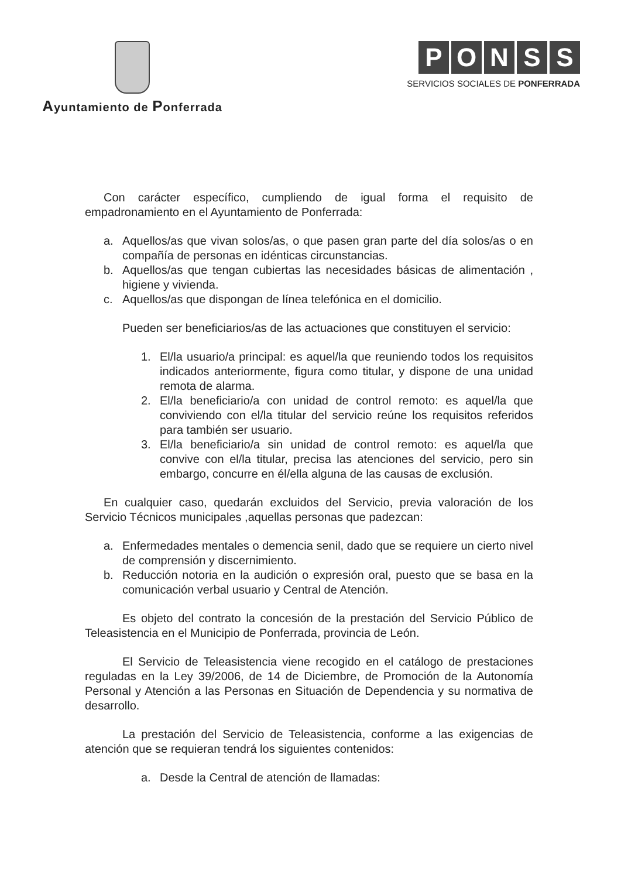Ayuntamiento de Ponferrada
PONSS
SERVICIOS SOCIALES DE PONFERRADA
Con carácter específico, cumpliendo de igual forma el requisito de empadronamiento en el Ayuntamiento de Ponferrada:
a. Aquellos/as que vivan solos/as, o que pasen gran parte del día solos/as o en compañía de personas en idénticas circunstancias.
b. Aquellos/as que tengan cubiertas las necesidades básicas de alimentación , higiene y vivienda.
c. Aquellos/as que dispongan de línea telefónica en el domicilio.
Pueden ser beneficiarios/as de las actuaciones que constituyen el servicio:
1. El/la usuario/a principal: es aquel/la que reuniendo todos los requisitos indicados anteriormente, figura como titular, y dispone de una unidad remota de alarma.
2. El/la beneficiario/a con unidad de control remoto: es aquel/la que conviviendo con el/la titular del servicio reúne los requisitos referidos para también ser usuario.
3. El/la beneficiario/a sin unidad de control remoto: es aquel/la que convive con el/la titular, precisa las atenciones del servicio, pero sin embargo, concurre en él/ella alguna de las causas de exclusión.
En cualquier caso, quedarán excluidos del Servicio, previa valoración de los Servicio Técnicos municipales ,aquellas personas que padezcan:
a. Enfermedades mentales o demencia senil, dado que se requiere un cierto nivel de comprensión y discernimiento.
b. Reducción notoria en la audición o expresión oral, puesto que se basa en la comunicación verbal usuario y Central de Atención.
Es objeto del contrato la concesión de la prestación del Servicio Público de Teleasistencia en el Municipio de Ponferrada, provincia de León.
El Servicio de Teleasistencia viene recogido en el catálogo de prestaciones reguladas en la Ley 39/2006, de 14 de Diciembre, de Promoción de la Autonomía Personal y Atención a las Personas en Situación de Dependencia y su normativa de desarrollo.
La prestación del Servicio de Teleasistencia, conforme a las exigencias de atención que se requieran tendrá los siguientes contenidos:
a. Desde la Central de atención de llamadas: